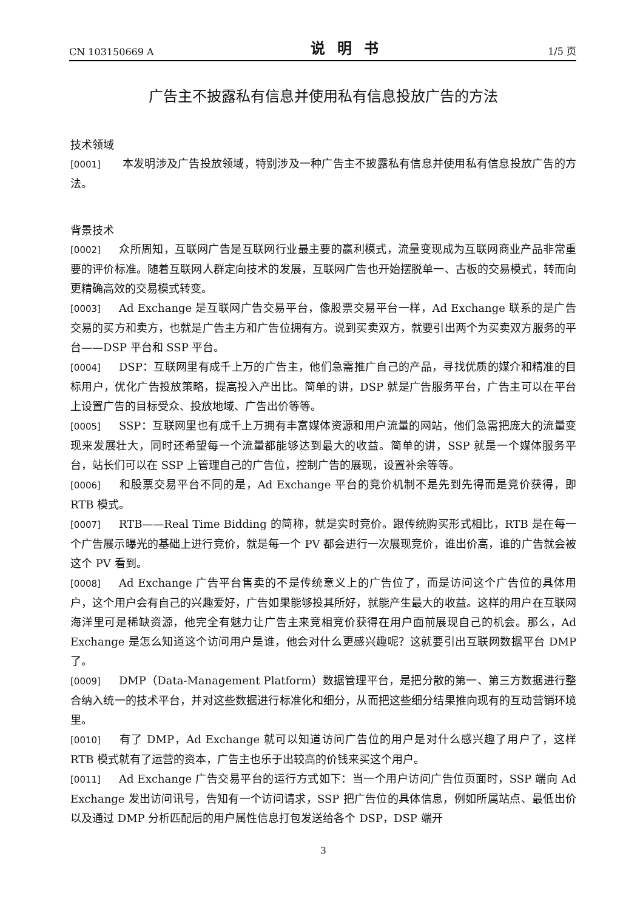CN 103150669 A 说明书 1/5 页
广告主不披露私有信息并使用私有信息投放广告的方法
技术领域
[0001] 本发明涉及广告投放领域，特别涉及一种广告主不披露私有信息并使用私有信息投放广告的方法。
背景技术
[0002] 众所周知，互联网广告是互联网行业最主要的赢利模式，流量变现成为互联网商业产品非常重要的评价标准。随着互联网人群定向技术的发展，互联网广告也开始摆脱单一、古板的交易模式，转而向更精确高效的交易模式转变。
[0003] Ad Exchange 是互联网广告交易平台，像股票交易平台一样，Ad Exchange 联系的是广告交易的买方和卖方，也就是广告主方和广告位拥有方。说到买卖双方，就要引出两个为买卖双方服务的平台——DSP 平台和 SSP 平台。
[0004] DSP：互联网里有成千上万的广告主，他们急需推广自己的产品，寻找优质的媒介和精准的目标用户，优化广告投放策略，提高投入产出比。简单的讲，DSP 就是广告服务平台，广告主可以在平台上设置广告的目标受众、投放地域、广告出价等等。
[0005] SSP：互联网里也有成千上万拥有丰富媒体资源和用户流量的网站，他们急需把庞大的流量变现来发展壮大，同时还希望每一个流量都能够达到最大的收益。简单的讲，SSP 就是一个媒体服务平台，站长们可以在 SSP 上管理自己的广告位，控制广告的展现，设置补余等等。
[0006] 和股票交易平台不同的是，Ad Exchange 平台的竞价机制不是先到先得而是竞价获得，即 RTB 模式。
[0007] RTB——Real Time Bidding 的简称，就是实时竞价。跟传统购买形式相比，RTB 是在每一个广告展示曝光的基础上进行竞价，就是每一个 PV 都会进行一次展现竞价，谁出价高，谁的广告就会被这个 PV 看到。
[0008] Ad Exchange 广告平台售卖的不是传统意义上的广告位了，而是访问这个广告位的具体用户，这个用户会有自己的兴趣爱好，广告如果能够投其所好，就能产生最大的收益。这样的用户在互联网海洋里可是稀缺资源，他完全有魅力让广告主来竞相竞价获得在用户面前展现自己的机会。那么，Ad Exchange 是怎么知道这个访问用户是谁，他会对什么更感兴趣呢？这就要引出互联网数据平台 DMP 了。
[0009] DMP（Data-Management Platform）数据管理平台，是把分散的第一、第三方数据进行整合纳入统一的技术平台，并对这些数据进行标准化和细分，从而把这些细分结果推向现有的互动营销环境里。
[0010] 有了 DMP，Ad Exchange 就可以知道访问广告位的用户是对什么感兴趣了用户了，这样 RTB 模式就有了运营的资本，广告主也乐于出较高的价钱来买这个用户。
[0011] Ad Exchange 广告交易平台的运行方式如下：当一个用户访问广告位页面时，SSP 端向 Ad Exchange 发出访问讯号，告知有一个访问请求，SSP 把广告位的具体信息，例如所属站点、最低出价以及通过 DMP 分析匹配后的用户属性信息打包发送给各个 DSP，DSP 端开
3